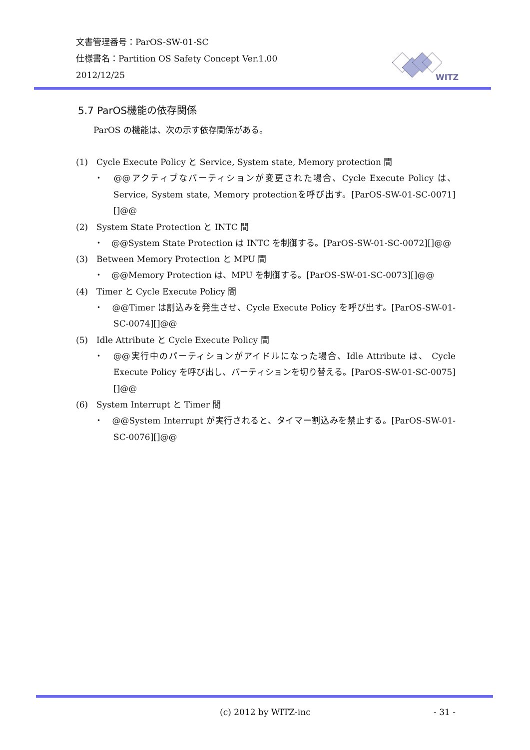文書管理番号：ParOS-SW-01-SC
仕様書名：Partition OS Safety Concept Ver.1.00
2012/12/25
WITZ
5.7 ParOS機能の依存関係
ParOS の機能は、次の示す依存関係がある。
(1)　Cycle Execute Policy と Service, System state, Memory protection 間
・　@@アクティブなパーティションが変更された場合、Cycle Execute Policy は、Service, System state, Memory protectionを呼び出す。[ParOS-SW-01-SC-0071][]@@
(2)　System State Protection と INTC 間
・　@@System State Protection は INTC を制御する。[ParOS-SW-01-SC-0072][]@@
(3)　Between Memory Protection と MPU 間
・　@@Memory Protection は、MPU を制御する。[ParOS-SW-01-SC-0073][]@@
(4)　Timer と Cycle Execute Policy 間
・　@@Timer は割込みを発生させ、Cycle Execute Policy を呼び出す。[ParOS-SW-01-SC-0074][]@@
(5)　Idle Attribute と Cycle Execute Policy 間
・　@@実行中のパーティションがアイドルになった場合、Idle Attribute は、 Cycle Execute Policy を呼び出し、パーティションを切り替える。[ParOS-SW-01-SC-0075][]@@
(6)　System Interrupt と Timer 間
・　@@System Interrupt が実行されると、タイマー割込みを禁止する。[ParOS-SW-01-SC-0076][]@@
(c) 2012 by WITZ-inc - 31 -